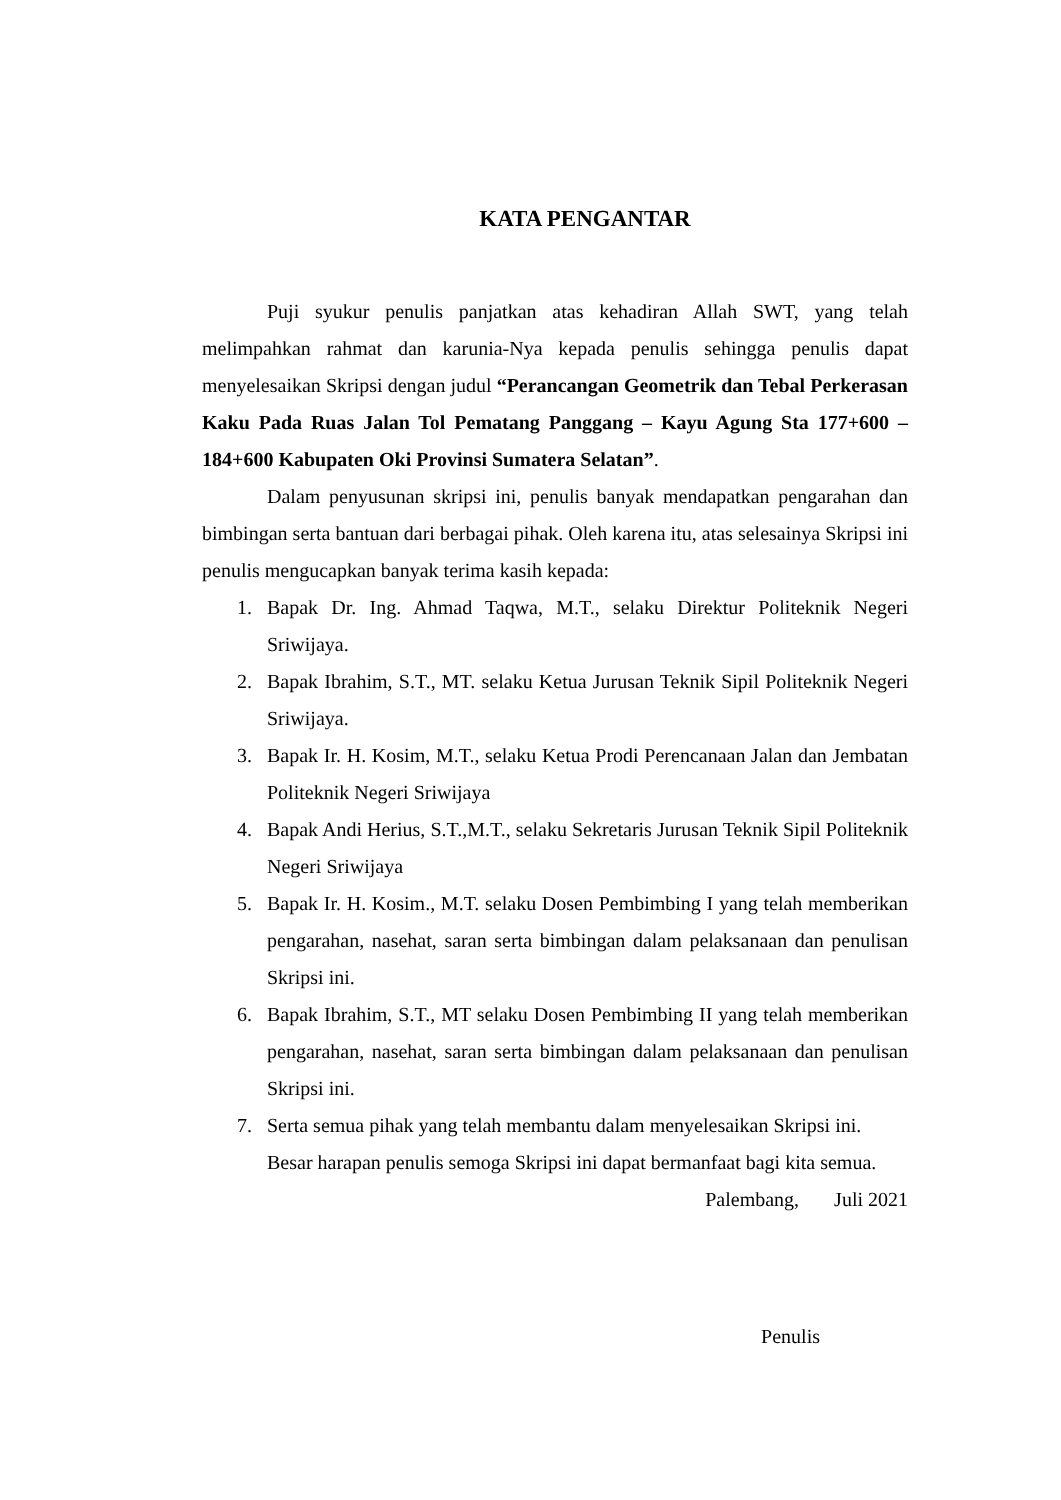KATA PENGANTAR
Puji syukur penulis panjatkan atas kehadiran Allah SWT, yang telah melimpahkan rahmat dan karunia-Nya kepada penulis sehingga penulis dapat menyelesaikan Skripsi dengan judul “Perancangan Geometrik dan Tebal Perkerasan Kaku Pada Ruas Jalan Tol Pematang Panggang – Kayu Agung Sta 177+600 – 184+600 Kabupaten Oki Provinsi Sumatera Selatan”.
Dalam penyusunan skripsi ini, penulis banyak mendapatkan pengarahan dan bimbingan serta bantuan dari berbagai pihak. Oleh karena itu, atas selesainya Skripsi ini penulis mengucapkan banyak terima kasih kepada:
1. Bapak Dr. Ing. Ahmad Taqwa, M.T., selaku Direktur Politeknik Negeri Sriwijaya.
2. Bapak Ibrahim, S.T., MT. selaku Ketua Jurusan Teknik Sipil Politeknik Negeri Sriwijaya.
3. Bapak Ir. H. Kosim, M.T., selaku Ketua Prodi Perencanaan Jalan dan Jembatan Politeknik Negeri Sriwijaya
4. Bapak Andi Herius, S.T.,M.T., selaku Sekretaris Jurusan Teknik Sipil Politeknik Negeri Sriwijaya
5. Bapak Ir. H. Kosim., M.T. selaku Dosen Pembimbing I yang telah memberikan pengarahan, nasehat, saran serta bimbingan dalam pelaksanaan dan penulisan Skripsi ini.
6. Bapak Ibrahim, S.T., MT selaku Dosen Pembimbing II yang telah memberikan pengarahan, nasehat, saran serta bimbingan dalam pelaksanaan dan penulisan Skripsi ini.
7. Serta semua pihak yang telah membantu dalam menyelesaikan Skripsi ini.
Besar harapan penulis semoga Skripsi ini dapat bermanfaat bagi kita semua.
Palembang, Juli 2021
Penulis